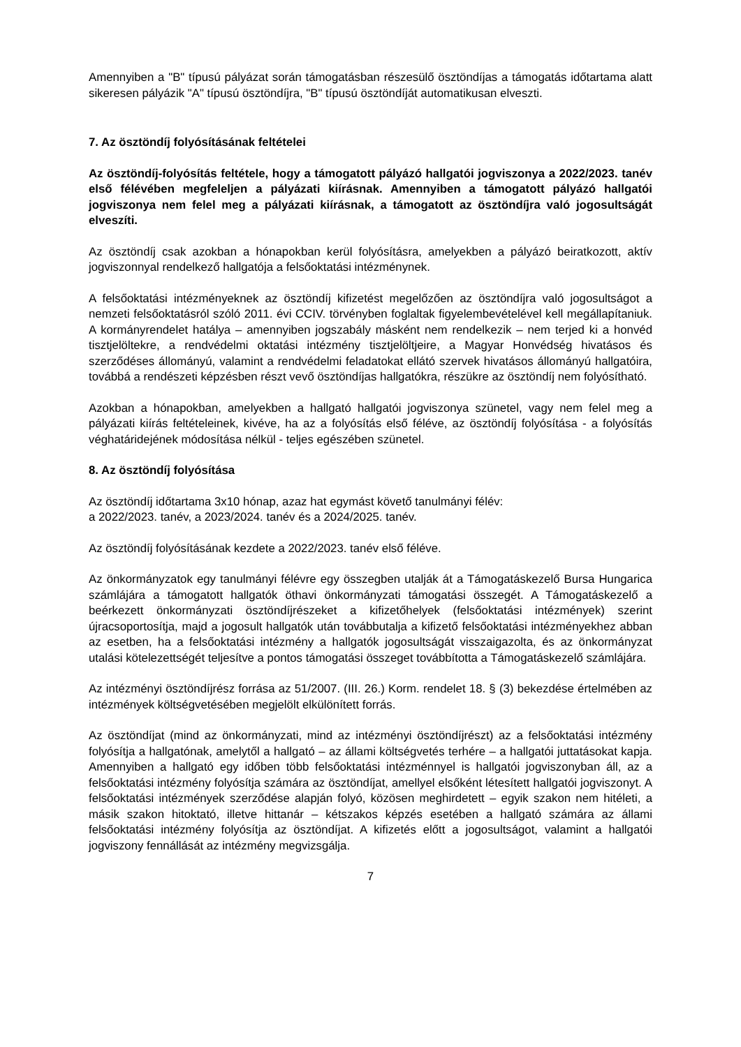Amennyiben a "B" típusú pályázat során támogatásban részesülő ösztöndíjas a támogatás időtartama alatt sikeresen pályázik "A" típusú ösztöndíjra, "B" típusú ösztöndíját automatikusan elveszti.
7. Az ösztöndíj folyósításának feltételei
Az ösztöndíj-folyósítás feltétele, hogy a támogatott pályázó hallgatói jogviszonya a 2022/2023. tanév első félévében megfeleljen a pályázati kiírásnak. Amennyiben a támogatott pályázó hallgatói jogviszonya nem felel meg a pályázati kiírásnak, a támogatott az ösztöndíjra való jogosultságát elveszíti.
Az ösztöndíj csak azokban a hónapokban kerül folyósításra, amelyekben a pályázó beiratkozott, aktív jogviszonnyal rendelkező hallgatója a felsőoktatási intézménynek.
A felsőoktatási intézményeknek az ösztöndíj kifizetést megelőzően az ösztöndíjra való jogosultságot a nemzeti felsőoktatásról szóló 2011. évi CCIV. törvényben foglaltak figyelembevételével kell megállapítaniuk. A kormányrendelet hatálya – amennyiben jogszabály másként nem rendelkezik – nem terjed ki a honvéd tisztjelöltekre, a rendvédelmi oktatási intézmény tisztjelöltjeire, a Magyar Honvédség hivatásos és szerződéses állományú, valamint a rendvédelmi feladatokat ellátó szervek hivatásos állományú hallgatóira, továbbá a rendészeti képzésben részt vevő ösztöndíjas hallgatókra, részükre az ösztöndíj nem folyósítható.
Azokban a hónapokban, amelyekben a hallgató hallgatói jogviszonya szünetel, vagy nem felel meg a pályázati kiírás feltételeinek, kivéve, ha az a folyósítás első féléve, az ösztöndíj folyósítása - a folyósítás véghatáridejének módosítása nélkül - teljes egészében szünetel.
8. Az ösztöndíj folyósítása
Az ösztöndíj időtartama 3x10 hónap, azaz hat egymást követő tanulmányi félév:
a 2022/2023. tanév, a 2023/2024. tanév és a 2024/2025. tanév.
Az ösztöndíj folyósításának kezdete a 2022/2023. tanév első féléve.
Az önkormányzatok egy tanulmányi félévre egy összegben utalják át a Támogatáskezelő Bursa Hungarica számlájára a támogatott hallgatók öthavi önkormányzati támogatási összegét. A Támogatáskezelő a beérkezett önkormányzati ösztöndíjrészeket a kifizetőhelyek (felsőoktatási intézmények) szerint újracsoportosítja, majd a jogosult hallgatók után továbbutalja a kifizető felsőoktatási intézményekhez abban az esetben, ha a felsőoktatási intézmény a hallgatók jogosultságát visszaigazolta, és az önkormányzat utalási kötelezettségét teljesítve a pontos támogatási összeget továbbította a Támogatáskezelő számlájára.
Az intézményi ösztöndíjrész forrása az 51/2007. (III. 26.) Korm. rendelet 18. § (3) bekezdése értelmében az intézmények költségvetésében megjelölt elkülönített forrás.
Az ösztöndíjat (mind az önkormányzati, mind az intézményi ösztöndíjrészt) az a felsőoktatási intézmény folyósítja a hallgatónak, amelytől a hallgató – az állami költségvetés terhére – a hallgatói juttatásokat kapja. Amennyiben a hallgató egy időben több felsőoktatási intézménnyel is hallgatói jogviszonyban áll, az a felsőoktatási intézmény folyósítja számára az ösztöndíjat, amellyel elsőként létesített hallgatói jogviszonyt. A felsőoktatási intézmények szerződése alapján folyó, közösen meghirdetett – egyik szakon nem hitéleti, a másik szakon hitoktató, illetve hittanár – kétszakos képzés esetében a hallgató számára az állami felsőoktatási intézmény folyósítja az ösztöndíjat. A kifizetés előtt a jogosultságot, valamint a hallgatói jogviszony fennállását az intézmény megvizsgálja.
7